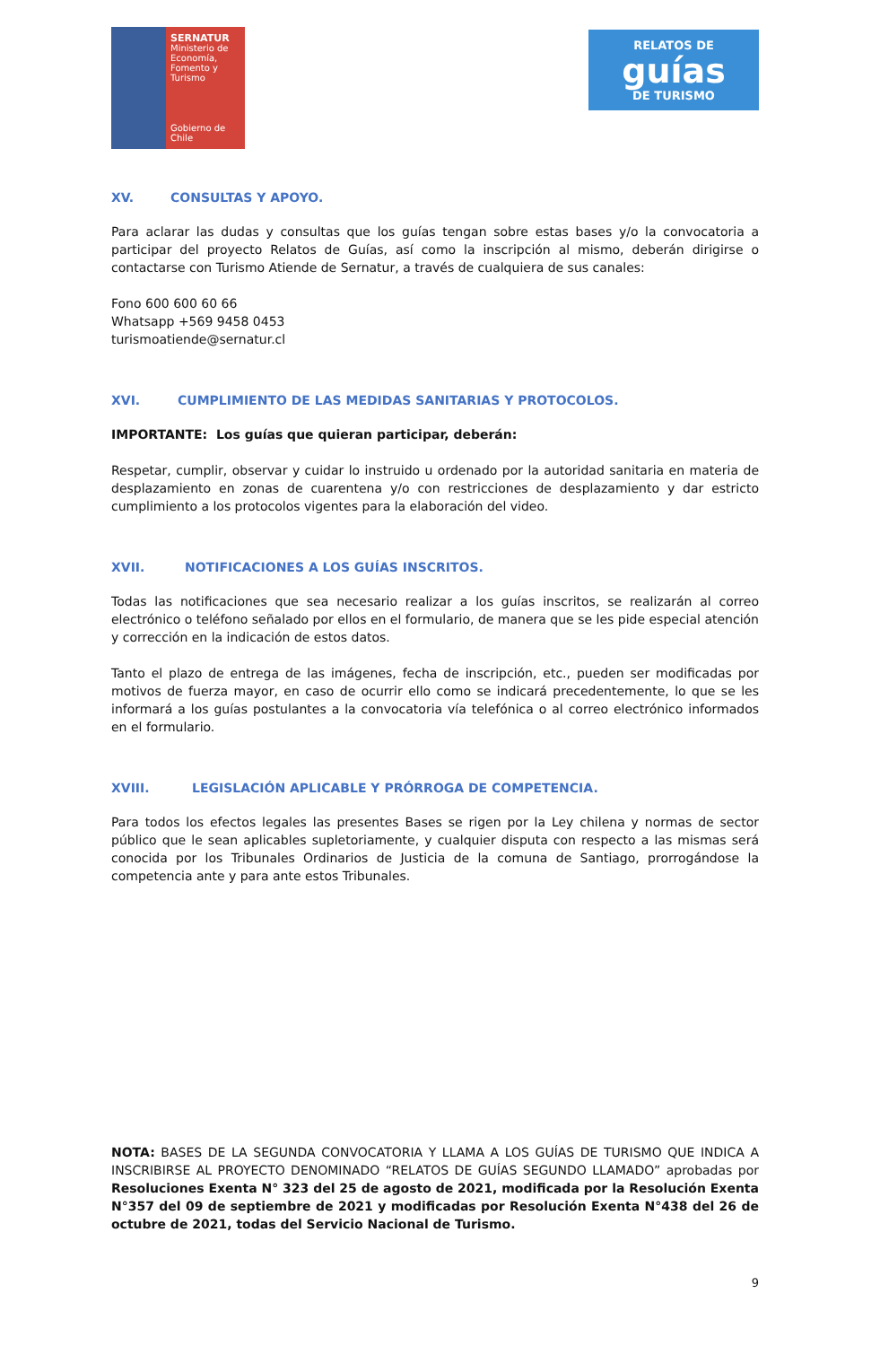SERNATUR
Ministerio de Economía, Fomento y Turismo
Gobierno de Chile
RELATOS DE
guías
DE TURISMO
XV. CONSULTAS Y APOYO.
Para aclarar las dudas y consultas que los guías tengan sobre estas bases y/o la convocatoria a participar del proyecto Relatos de Guías, así como la inscripción al mismo, deberán dirigirse o contactarse con Turismo Atiende de Sernatur, a través de cualquiera de sus canales:
Fono 600 600 60 66
Whatsapp +569 9458 0453
turismoatiende@sernatur.cl
XVI. CUMPLIMIENTO DE LAS MEDIDAS SANITARIAS Y PROTOCOLOS.
IMPORTANTE: Los guías que quieran participar, deberán:
Respetar, cumplir, observar y cuidar lo instruido u ordenado por la autoridad sanitaria en materia de desplazamiento en zonas de cuarentena y/o con restricciones de desplazamiento y dar estricto cumplimiento a los protocolos vigentes para la elaboración del video.
XVII. NOTIFICACIONES A LOS GUÍAS INSCRITOS.
Todas las notificaciones que sea necesario realizar a los guías inscritos, se realizarán al correo electrónico o teléfono señalado por ellos en el formulario, de manera que se les pide especial atención y corrección en la indicación de estos datos.
Tanto el plazo de entrega de las imágenes, fecha de inscripción, etc., pueden ser modificadas por motivos de fuerza mayor, en caso de ocurrir ello como se indicará precedentemente, lo que se les informará a los guías postulantes a la convocatoria vía telefónica o al correo electrónico informados en el formulario.
XVIII. LEGISLACIÓN APLICABLE Y PRÓRROGA DE COMPETENCIA.
Para todos los efectos legales las presentes Bases se rigen por la Ley chilena y normas de sector público que le sean aplicables supletoriamente, y cualquier disputa con respecto a las mismas será conocida por los Tribunales Ordinarios de Justicia de la comuna de Santiago, prorrogándose la competencia ante y para ante estos Tribunales.
NOTA: BASES DE LA SEGUNDA CONVOCATORIA Y LLAMA A LOS GUÍAS DE TURISMO QUE INDICA A INSCRIBIRSE AL PROYECTO DENOMINADO “RELATOS DE GUÍAS SEGUNDO LLAMADO” aprobadas por Resoluciones Exenta N° 323 del 25 de agosto de 2021, modificada por la Resolución Exenta N°357 del 09 de septiembre de 2021 y modificadas por Resolución Exenta N°438 del 26 de octubre de 2021, todas del Servicio Nacional de Turismo.
9